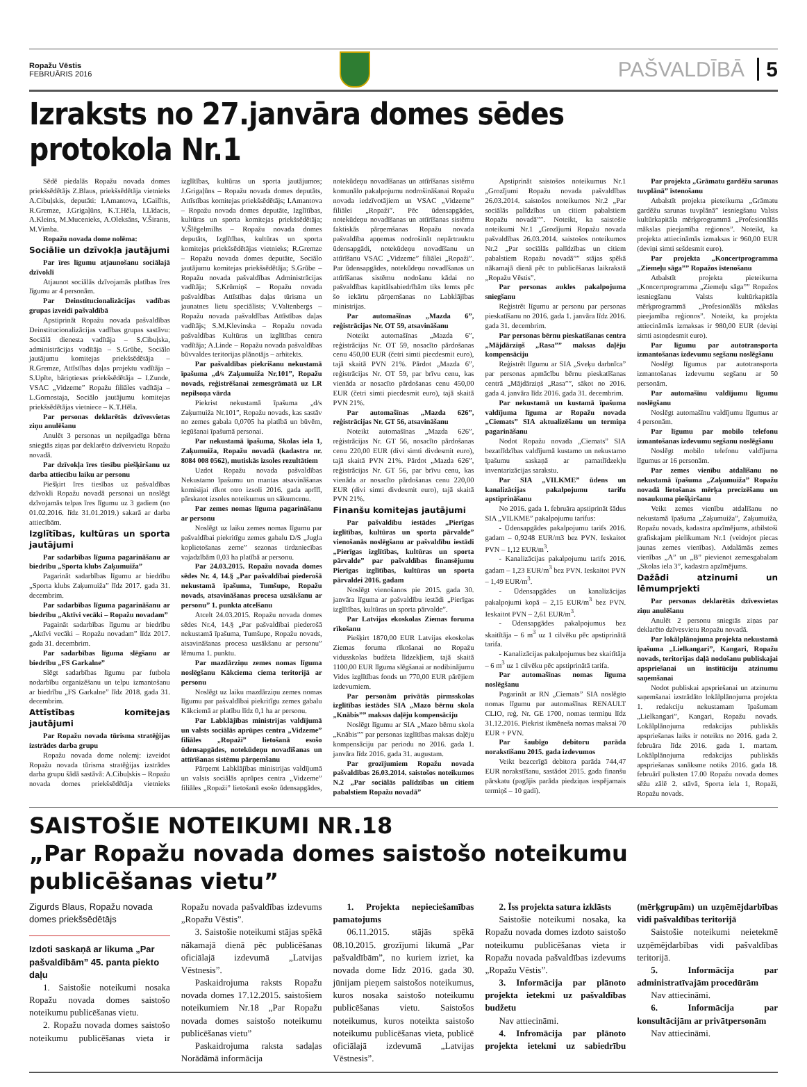Ropažu Vēstis
FEBRUĀRIS 2016
PAŠVALDĪBĀ 5
Izraksts no 27.janvāra domes sēdes protokola Nr.1
Sēdē piedalās Ropažu novada domes priekšsēdētājs Z.Blaus, priekšsēdētāja vietnieks A.Cibuļskis, deputāti: I.Amantova, I.Gailītis, R.Gremze, J.Grigaļūns, K.T.Hēla, I.Līdacis, A.Kleins, M.Mucenieks, A.Oleksāns, V.Širants, M.Vimba.
Ropažu novada dome nolēma:
Sociālie un dzīvokļa jautājumi
Par īres līgumu atjaunošanu sociālajā dzīvoklī
Atjaunot sociālās dzīvojamās platības īres līgumu ar 4 personām.
Par Deinstitucionalizācijas vadības grupas izveidi pašvaldībā
Apstiprināt Ropažu novada pašvaldības Deinstitucionalizācijas vadības grupas sastāvu: Sociālā dienesta vadītāja – S.Cibuļska, administrācijas vadītāja – S.Grūbe, Sociālo jautājumu komitejas priekšsēdētāja – R.Gremze, Attīstības daļas projektu vadītāja – S.Upīte, bāriņtiesas priekšsēdētāja – I.Zunde, VSAC „Vidzeme” Ropažu filiāles vadītāja – L.Gornostaja, Sociālo jautājumu komitejas priekšsēdētājas vietniece – K.T.Hēla.
Par personas deklarētās dzīvesvietas ziņu anulēšanu
Anulēt 3 personas un nepilgadīga bērna sniegtās ziņas par deklarēto dzīvesvietu Ropažu novadā.
Par dzīvokļa īres tiesību piešķiršanu uz darba attiecību laiku ar personu
Piešķirt īres tiesības uz pašvaldības dzīvokli Ropažu novadā personai un noslēgt dzīvojamās telpas īres līgumu uz 3 gadiem (no 01.02.2016. līdz 31.01.2019.) sakarā ar darba attiecībām.
Izglītības, kultūras un sporta jautājumi
Par sadarbības līguma pagarināšanu ar biedrību „Sporta klubs Zaķumuiža”
Pagarināt sadarbības līgumu ar biedrību „Sporta klubs Zaķumuiža” līdz 2017. gada 31. decembrim.
Par sadarbības līguma pagarināšanu ar biedrību „Aktīvi vecāki – Ropažu novadam”
Pagaināt sadarbības līgumu ar biedrību „Aktīvi vecāki – Ropažu novadam” līdz 2017. gada 31. decembrim.
Par sadarbības līguma slēgšanu ar biedrību „FS Garkalne”
Slēgt sadarbības līgumu par futbola nodarbību organizēšanu un telpu izmantošanu ar biedrību „FS Garkalne” līdz 2018. gada 31. decembrim.
Attīstības komitejas jautājumi
Par Ropažu novada tūrisma stratēģijas izstrādes darba grupu
Ropažu novada dome nolemj: izveidot Ropažu novada tūrisma stratēģijas izstrādes darba grupu šādā sastāvā: A.Cibuļskis – Ropažu novada domes priekšsēdētāja vietnieks izglītības, kultūras un sporta jautājumos; J.Grigaļūns – Ropažu novada domes deputāts, Attīstības komitejas priekšsēdētājs; I.Amantova – Ropažu novada domes deputāte, Izglītības, kultūras un sporta komitejas priekšsēdētāja; V.Šlēgelmilhs – Ropažu novada domes deputāts, Izglītības, kultūras un sporta komitejas priekšsēdētājas vietnieks; R.Gremze – Ropažu novada domes deputāte, Sociālo jautājumu komitejas priekšsēdētāja; S.Grūbe – Ropažu novada pašvaldības Administrācijas vadītāja; S.Krūmiņš – Ropažu novada pašvaldības Attīstības daļas tūrisma un jaunatnes lietu speciālists; V.Valtenbergs – Ropažu novada pašvaldības Attīstības daļas vadītājs; S.M.Klevinska – Ropažu novada pašvaldības Kultūras un izglītības centra vadītāja; A.Linde – Ropažu novada pašvaldības būvvaldes teritorijas plānotājs – arhitekts.
Par pašvaldības piekrišanu nekustamā īpašuma „d/s Zaķumuiža Nr.101”, Ropažu novads, reģistrēšanai zemesgrāmatā uz LR nepilsoņa vārda
Piekrist nekustamā īpašuma „d/s Zaķumuiža Nr.101”, Ropažu novads, kas sastāv no zemes gabala 0,0705 ha platībā un būvēm, iegūšanai īpašumā personai.
Par nekustamā īpašuma, Skolas iela 1, Zaķumuiža, Ropažu novadā (kadastra nr. 8084 008 0562), mutiskās izsoles rezultātiem
Uzdot Ropažu novada pašvaldības Nekustamo īpašumu un mantas atsavināšanas komisijai rīkot otro izsoli 2016. gada aprīlī, pārskatot izsoles noteikumus un sākumcenu.
Par zemes nomas līguma pagarināšanu ar personu
Noslēgt uz laiku zemes nomas līgumu par pašvaldībai piekritīgu zemes gabalu D/S „Jugla koplietošanas zeme” sezonas tirdzniecības vajadzībām 0,03 ha platībā ar personu.
Par 24.03.2015. Ropažu novada domes sēdes Nr. 4, 14.§ „Par pašvaldībai piederošā nekustamā īpašuma, Tumšupe, Ropažu novads, atsavināšanas procesa uzsākšanu ar personu” 1. punkta atcelšanu
Atcelt 24.03.2015. Ropažu novada domes sēdes Nr.4, 14.§ „Par pašvaldībai piederošā nekustamā īpašuma, Tumšupe, Ropažu novads, atsavināšanas procesa uzsākšanu ar personu” lēmuma 1. punktu.
Par mazdārziņu zemes nomas līguma noslēgšanu Kākciema ciema teritorijā ar personu
Noslēgt uz laiku mazdārziņu zemes nomas līgumu par pašvaldībai piekritīgu zemes gabalu Kākciemā ar platību līdz 0,1 ha ar personu.
Par Labklājības ministrijas valdījumā un valsts sociālās aprūpes centra „Vidzeme” filiāles „Ropaži” lietošanā esošo ūdensapgādes, notekūdeņu novadīšanas un attīrīšanas sistēmu pārņemšanu
Pārņemt Labklājības ministrijas valdījumā un valsts sociālās aprūpes centra „Vidzeme” filiāles „Ropaži” lietošanā esošo ūdensapgādes, notekūdeņu novadīšanas un attīrīšanas sistēmu komunālo pakalpojumu nodrošināšanai Ropažu novada iedzīvotājiem un VSAC „Vidzeme” filiālei „Ropaži”. Pēc ūdensapgādes, notekūdeņu novadīšanas un attīrīšanas sistēmu faktiskās pārņemšanas Ropažu novada pašvaldība apņemas nodrošināt nepārtrauktu ūdensapgādi, notekūdeņu novadīšanu un attīrīšanu VSAC „Vidzeme” filiālei „Ropaži”. Par ūdensapgādes, notekūdeņu novadīšanas un attīrīšanas sistēmu nodošanu kādai no pašvaldības kapitālsabiedrībām tiks lemts pēc šo iekārtu pārņemšanas no Labklājības ministrijas.
Par automašīnas „Mazda 6”, reģistrācijas Nr. OT 59, atsavināšanu
Noteikt automašīnas „Mazda 6”, reģistrācijas Nr. OT 59, nosacīto pārdošanas cenu 450,00 EUR (četri simti piecdesmit euro), tajā skaitā PVN 21%. Pārdot „Mazda 6”, reģistrācijas Nr. OT 59, par brīvu cenu, kas vienāda ar nosacīto pārdošanas cenu 450,00 EUR (četri simti piecdesmit euro), tajā skaitā PVN 21%.
Par automašīnas „Mazda 626”, reģistrācijas Nr. GT 56, atsavināšanu
Noteikt automašīnas „Mazda 626”, reģistrācijas Nr. GT 56, nosacīto pārdošanas cenu 220,00 EUR (divi simti divdesmit euro), tajā skaitā PVN 21%. Pārdot „Mazda 626”, reģistrācijas Nr. GT 56, par brīvu cenu, kas vienāda ar nosacīto pārdošanas cenu 220,00 EUR (divi simti divdesmit euro), tajā skaitā PVN 21%.
Finanšu komitejas jautājumi
Par pašvaldību iestādes „Pierīgas izglītības, kultūras un sporta pārvalde” vienošanās noslēgšanu ar pašvaldību iestādi „Pierīgas izglītības, kultūras un sporta pārvalde” par pašvaldības finansējumu Pierīgas izglītības, kultūras un sporta pārvaldei 2016. gadam
Noslēgt vienošanos pie 2015. gada 30. janvāra līguma ar pašvaldību iestādi „Pierīgas izglītības, kultūras un sporta pārvalde”.
Par Latvijas ekoskolas Ziemas foruma rīkošanu
Piešķirt 1870,00 EUR Latvijas ekoskolas Ziemas foruma rīkošanai no Ropažu vidusskolas budžeta līdzekļiem, tajā skaitā 1100,00 EUR līguma slēgšanai ar nodibinājumu Vides izglītības fonds un 770,00 EUR pārējiem izdevumiem.
Par personām privātās pirmsskolas izglītības iestādes SIA „Mazo bērnu skola „Knābis”” maksas daļēju kompensāciju
Noslēgt līgumu ar SIA „Mazo bērnu skola „Knābis”” par personas izglītības maksas daļēju kompensāciju par periodu no 2016. gada 1. janvāra līdz 2016. gada 31. augustam.
Par grozījumiem Ropažu novada pašvaldības 26.03.2014. saistošos noteikumos N.2 „Par sociālās palīdzības un citiem pabalstiem Ropažu novadā”
Apstiprināt saistošos noteikumus Nr.1 „Grozījumi Ropažu novada pašvaldības 26.03.2014. saistošos noteikumos Nr.2 „Par sociālās palīdzības un citiem pabalstiem Ropažu novadā””. Noteikt, ka saistošie noteikumi Nr.1 „Grozījumi Ropažu novada pašvaldības 26.03.2014. saistošos noteikumos Nr.2 „Par sociālās palīdzības un citiem pabalstiem Ropažu novadā”” stājas spēkā nākamajā dienā pēc to publicēšanas laikrakstā „Ropažu Vēstis”.
Par personas aukles pakalpojuma sniegšanu
Reģistrēt līgumu ar personu par personas pieskatīšanu no 2016. gada 1. janvāra līdz 2016. gada 31. decembrim.
Par personas bērnu pieskatīšanas centra „Mājdārziņš „Rasa”” maksas daļēju kompensāciju
Reģistrēt līgumu ar SIA „Sveķu darbnīca” par personas apmācību bērnu pieskatīšanas centrā „Mājdārziņš „Rasa””, sākot no 2016. gada 4. janvāra līdz 2016. gada 31. decembrim.
Par nekustamā un kustamā īpašuma valdījuma līguma ar Ropažu novada „Ciemats” SIA aktualizēšanu un termiņa pagarināšanu
Nodot Ropažu novada „Ciemats” SIA bezatlīdzības valdījumā kustamo un nekustamo īpašumu saskaņā ar pamatlīdzekļu inventarizācijas sarakstu.
Par SIA „VILKME” ūdens un kanalizācijas pakalpojumu tarifu apstiprināšanu
No 2016. gada 1. februāra apstiprināt šādus SIA „VILKME” pakalpojumu tarifus:
- Ūdensapgādes pakalpojumu tarifs 2016. gadam – 0,9248 EUR/m3 bez PVN. Ieskaitot PVN – 1,12 EUR/m<sup>3</sup>.
- Kanalizācijas pakalpojumu tarifs 2016. gadam – 1,23 EUR/m<sup>3</sup> bez PVN. Ieskaitot PVN – 1,49 EUR/m<sup>3</sup>.
- Ūdensapgādes un kanalizācijas pakalpojumi kopā – 2,15 EUR/m<sup>3</sup> bez PVN. Ieskaitot PVN – 2,61 EUR/m<sup>3</sup>.
- Ūdensapgādes pakalpojumus bez skaitītāja – 6 m<sup>3</sup> uz 1 cilvēku pēc apstiprinātā tarifa.
- Kanalizācijas pakalpojumus bez skaitītāja – 6 m<sup>3</sup> uz 1 cilvēku pēc apstiprinātā tarifa.
Par automašīnas nomas līguma noslēgšanu
Pagarināt ar RN „Ciemats” SIA noslēgto nomas līgumu par automašīnas RENAULT CLIO, reģ. Nr. GE 1700, nomas termiņu līdz 31.12.2016. Piekrist ikmēneša nomas maksai 70 EUR + PVN.
Par šaubīgo debitoru parāda norakstīšanu 2015. gada izdevumos
Veikt bezcerīgā debitora parāda 744,47 EUR norakstīšanu, sastādot 2015. gada finanšu pārskatu (pagājis parāda piedziņas iespējamais termiņš – 10 gadi).
Par projekta „Grāmatu gardēžu sarunas tuvplānā” īstenošanu
Atbalstīt projekta pieteikuma „Grāmatu gardēžu sarunas tuvplānā” iesniegšanu Valsts kultūrkapitāla mērķprogrammā „Profesionālās mākslas pieejamība reģionos”. Noteikt, ka projekta attiecināmās izmaksas ir 960,00 EUR (deviņi simti sešdesmit euro).
Par projekta „Koncertprogramma „Ziemeļu sāga”” Ropažos īstenošanu
Atbalstīt projekta pieteikuma „Koncertprogramma „Ziemeļu sāga”” Ropažos iesniegšanu Valsts kultūrkapitāla mērķprogrammā „Profesionālās mākslas pieejamība reģionos”. Noteikt, ka projekta attiecināmās izmaksas ir 980,00 EUR (deviņi simti astoņdesmit euro).
Par līgumu par autotransporta izmantošanas izdevumu segšanu noslēgšanu
Noslēgt līgumus par autotransporta izmantošanas izdevumu segšanu ar 50 personām.
Par automašīnu valdījumu līgumu noslēgšanu
Noslēgt automašīnu valdījumu līgumus ar 4 personām.
Par līgumu par mobilo telefonu izmantošanas izdevumu segšanu noslēgšanu
Noslēgt mobilo telefonu valdījuma līgumus ar 16 personām.
Par zemes vienību atdalīšanu no nekustamā īpašuma „Zaķumuiža” Ropažu novadā lietošanas mērķa precizēšanu un nosaukuma piešķiršanu
Veikt zemes vienību atdalīšanu no nekustamā īpašuma „Zaķumuiža”, Zaķumuiža, Ropažu novads, kadastra apzīmējums, atbilstoši grafiskajam pielikumam Nr.1 (veidojot piecas jaunas zemes vienības). Atdalāmās zemes vienības „A” un „B” pievienot zemesgabalam „Skolas iela 3”, kadastra apzīmējums.
Dažādi atzinumi un lēmumprjekti
Par personas deklarētās dzīvesvietas ziņu anulēšanu
Anulēt 2 personu sniegtās ziņas par deklarēto dzīvesvietu Ropažu novadā.
Par lokālplānojuma projekta nekustamā īpašuma „Lielkangari”, Kangari, Ropažu novads, teritorijas daļā nodošanu publiskajai apspriešanai un institūciju atzinumu saņemšanai
Nodot publiskai apspriešanai un atzinumu saņemšanai izstrādāto lokālplānojuma projekta 1. redakciju nekustamam īpašumam „Lielkangari”, Kangari, Ropažu novads. Lokālplānojuma redakcijas publiskās apspriešanas laiks ir noteikts no 2016. gada 2. februāra līdz 2016. gada 1. martam. Lokālplānojuma redakcijas publiskās apspriešanas sanāksme notiks 2016. gada 18. februārī pulksten 17.00 Ropažu novada domes sēžu zālē 2. stāvā, Sporta iela 1, Ropaži, Ropažu novads.
SAISTOŠIE NOTEIKUMI NR.18
„Par Ropažu novada domes saistošo noteikumu publicēšanas vietu”
Zigurds Blaus, Ropažu novada domes priekšsēdētājs
Izdoti saskaņā ar likuma „Par pašvaldībām” 45. panta piekto daļu
1. Saistošie noteikumi nosaka Ropažu novada domes saistošo noteikumu publicēšanas vietu.
2. Ropažu novada domes saistošo noteikumu publicēšanas vieta ir Ropažu novada pašvaldības izdevums „Ropažu Vēstis”.
3. Saistošie noteikumi stājas spēkā nākamajā dienā pēc publicēšanas oficiālajā izdevumā „Latvijas Vēstnesis”.
Paskaidrojuma raksts Ropažu novada domes 17.12.2015. saistošiem noteikumiem Nr.18 „Par Ropažu novada domes saistošo noteikumu publicēšanas vietu”
Paskaidrojuma raksta sadaļas Norādāmā informācija
1. Projekta nepieciešamības pamatojums
06.11.2015. stājās spēkā 08.10.2015. grozījumi likumā „Par pašvaldībām”, no kuriem izriet, ka novada dome līdz 2016. gada 30. jūnijam pieņem saistošos noteikumus, kuros nosaka saistošo noteikumu publicēšanas vietu. Saistošos noteikumus, kuros noteikta saistošo noteikumu publicēšanas vieta, publicē oficiālajā izdevumā „Latvijas Vēstnesis”.
2. Īss projekta satura izklāsts
Saistošie noteikumi nosaka, ka Ropažu novada domes izdoto saistošo noteikumu publicēšanas vieta ir Ropažu novada pašvaldības izdevums „Ropažu Vēstis”.
3. Informācija par plānoto projekta ietekmi uz pašvaldības budžetu
Nav attiecināmi.
4. Infromācija par plānoto projekta ietekmi uz sabiedrību (mērķgrupām) un uzņēmējdarbības vidi pašvaldības teritorijā
Saistošie noteikumi neietekmē uzņēmējdarbības vidi pašvaldības teritorijā.
5. Informācija par administratīvajām procedūrām
Nav attiecināmi.
6. Informācija par konsultācijām ar privātpersonām
Nav attiecināmi.